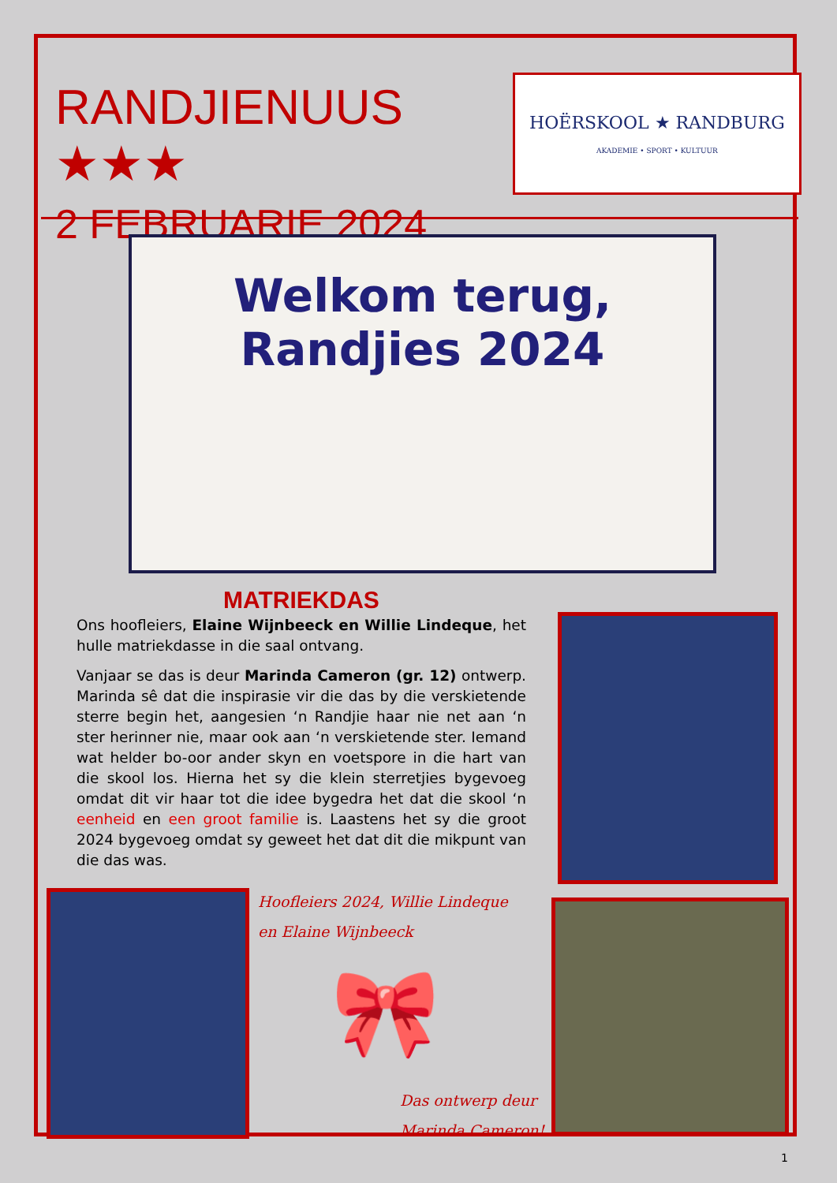RANDJIENUUS ★★★
2 FEBRUARIE 2024
HOËRSKOOL ★ RANDBURG
AKADEMIE • SPORT • KULTUUR
Welkom terug,
Randjies 2024
MATRIEKDAS
Ons hoofleiers, Elaine Wijnbeeck en Willie Lindeque, het hulle matriekdasse in die saal ontvang.
Vanjaar se das is deur Marinda Cameron (gr. 12) ontwerp. Marinda sê dat die inspirasie vir die das by die verskietende sterre begin het, aangesien ‘n Randjie haar nie net aan ‘n ster herinner nie, maar ook aan ‘n verskietende ster. Iemand wat helder bo-oor ander skyn en voetspore in die hart van die skool los. Hierna het sy die klein sterretjies bygevoeg omdat dit vir haar tot die idee bygedra het dat die skool ‘n eenheid en een groot familie is. Laastens het sy die groot 2024 bygevoeg omdat sy geweet het dat dit die mikpunt van die das was.
Hoofleiers 2024, Willie Lindeque
en Elaine Wijnbeeck
🎀
Das ontwerp deur
Marinda Cameron!
1